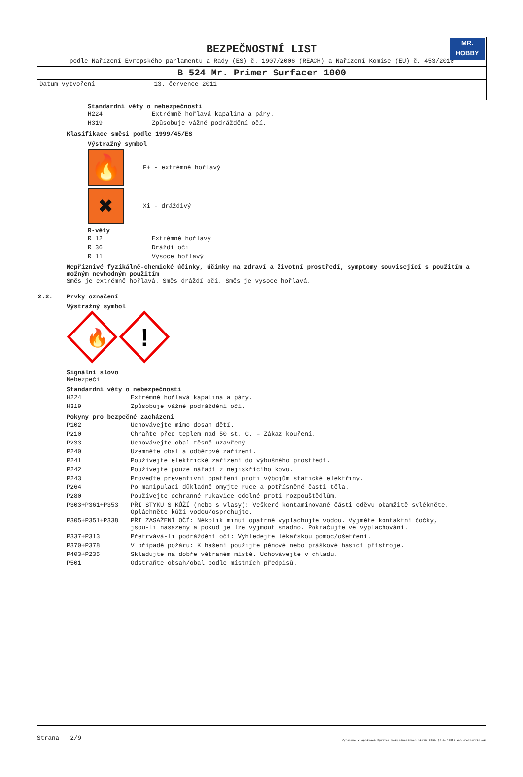BEZPEČNOSTNÍ LIST
MR.
HOBBY
podle Nařízení Evropského parlamentu a Rady (ES) č. 1907/2006 (REACH) a Nařízení Komise (EU) č. 453/2010
B 524 Mr. Primer Surfacer 1000
Datum vytvoření 13. července 2011
Standardní věty o nebezpečnosti
| H224 | Extrémně hořlavá kapalina a páry. |
| H319 | Způsobuje vážné podráždění očí. |
Klasifikace směsi podle 1999/45/ES
Výstražný symbol
🔥
F+ - extrémně hořlavý
✖
Xi - dráždivý
R-věty
| R 12 | Extrémně hořlavý |
| R 36 | Dráždí oči |
| R 11 | Vysoce hořlavý |
Nepříznivé fyzikálně-chemické účinky, účinky na zdraví a životní prostředí, symptomy související s použitím a možným nevhodným použitím
Směs je extrémně hořlavá. Směs dráždí oči. Směs je vysoce hořlavá.
2.2. Prvky označení
Výstražný symbol
🔥
!
Signální slovo
Nebezpečí
Standardní věty o nebezpečnosti
| H224 | Extrémně hořlavá kapalina a páry. |
| H319 | Způsobuje vážné podráždění očí. |
Pokyny pro bezpečné zacházení
| P102 | Uchovávejte mimo dosah dětí. |
| P210 | Chraňte před teplem nad 50 st. C. – Zákaz kouření. |
| P233 | Uchovávejte obal těsně uzavřený. |
| P240 | Uzemněte obal a odběrové zařízení. |
| P241 | Používejte elektrické zařízení do výbušného prostředí. |
| P242 | Používejte pouze nářadí z nejiskřícího kovu. |
| P243 | Proveďte preventivní opatření proti výbojům statické elektřiny. |
| P264 | Po manipulaci důkladně omyjte ruce a potřísněné části těla. |
| P280 | Používejte ochranné rukavice odolné proti rozpouštědlům. |
| P303+P361+P353 | PŘI STYKU S KŮŽÍ (nebo s vlasy): Veškeré kontaminované části oděvu okamžitě svlékněte. Opláchněte kůži vodou/osprchujte. |
| P305+P351+P338 | PŘI ZASAŽENÍ OČÍ: Několik minut opatrně vyplachujte vodou. Vyjměte kontaktní čočky, jsou-li nasazeny a pokud je lze vyjmout snadno. Pokračujte ve vyplachování. |
| P337+P313 | Přetrvává-li podráždění očí: Vyhledejte lékařskou pomoc/ošetření. |
| P370+P378 | V případě požáru: K hašení použijte pěnové nebo práškové hasicí přístroje. |
| P403+P235 | Skladujte na dobře větraném místě. Uchovávejte v chladu. |
| P501 | Odstraňte obsah/obal podle místních předpisů. |
Strana 2/9 Vyrobeno v aplikaci Správce bezpečnostních listů 2011 (8.1.4205) www.rokservis.cz